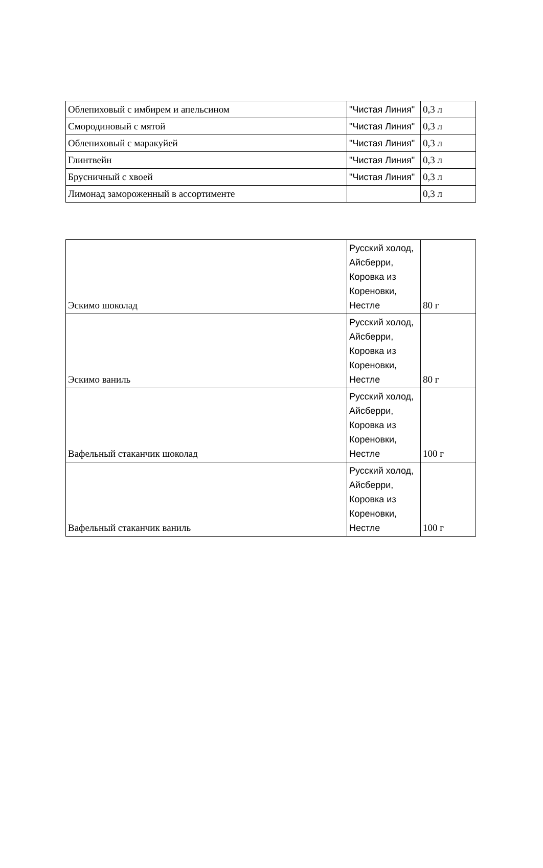| Облепиховый с имбирем и апельсином | "Чистая Линия" | 0,3 л |
| Смородиновый с мятой | "Чистая Линия" | 0,3 л |
| Облепиховый с маракуйей | "Чистая Линия" | 0,3 л |
| Глинтвейн | "Чистая Линия" | 0,3 л |
| Брусничный с хвоей | "Чистая Линия" | 0,3 л |
| Лимонад замороженный в ассортименте | | 0,3 л |
| Эскимо шоколад | Русский холод, Айсберри, Коровка из Кореновки, Нестле | 80 г |
| Эскимо ваниль | Русский холод, Айсберри, Коровка из Кореновки, Нестле | 80 г |
| Вафельный стаканчик шоколад | Русский холод, Айсберри, Коровка из Кореновки, Нестле | 100 г |
| Вафельный стаканчик ваниль | Русский холод, Айсберри, Коровка из Кореновки, Нестле | 100 г |